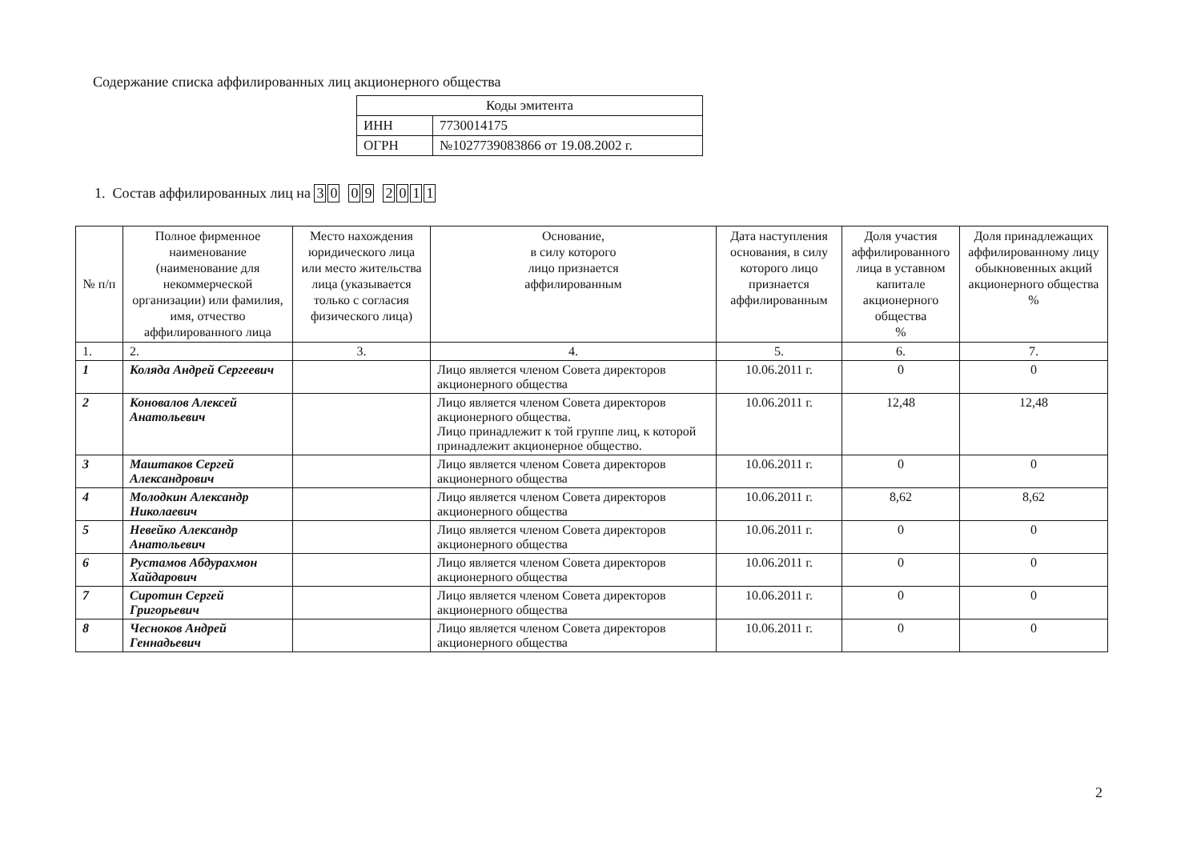Содержание списка аффилированных лиц акционерного общества
| Коды эмитента | |
| ИНН | 7730014175 |
| ОГРН | №1027739083866 от 19.08.2002 г. |
1. Состав аффилированных лиц на 30 09 2011
| № п/п | Полное фирменное наименование (наименование для некоммерческой организации) или фамилия, имя, отчество аффилированного лица | Место нахождения юридического лица или место жительства лица (указывается только с согласия физического лица) | Основание, в силу которого лицо признается аффилированным | Дата наступления основания, в силу которого лицо признается аффилированным | Доля участия аффилированного лица в уставном капитале акционерного общества % | Доля принадлежащих аффилированному лицу обыкновенных акций акционерного общества % |
| --- | --- | --- | --- | --- | --- | --- |
| 1. | 2. | 3. | 4. | 5. | 6. | 7. |
| 1 | Коляда Андрей Сергеевич | | Лицо является членом Совета директоров акционерного общества | 10.06.2011 г. | 0 | 0 |
| 2 | Коновалов Алексей Анатольевич | | Лицо является членом Совета директоров акционерного общества. Лицо принадлежит к той группе лиц, к которой принадлежит акционерное общество. | 10.06.2011 г. | 12,48 | 12,48 |
| 3 | Маштаков Сергей Александрович | | Лицо является членом Совета директоров акционерного общества | 10.06.2011 г. | 0 | 0 |
| 4 | Молодкин Александр Николаевич | | Лицо является членом Совета директоров акционерного общества | 10.06.2011 г. | 8,62 | 8,62 |
| 5 | Невейко Александр Анатольевич | | Лицо является членом Совета директоров акционерного общества | 10.06.2011 г. | 0 | 0 |
| 6 | Рустамов Абдурахмон Хайдарович | | Лицо является членом Совета директоров акционерного общества | 10.06.2011 г. | 0 | 0 |
| 7 | Сиротин Сергей Григорьевич | | Лицо является членом Совета директоров акционерного общества | 10.06.2011 г. | 0 | 0 |
| 8 | Чесноков Андрей Геннадьевич | | Лицо является членом Совета директоров акционерного общества | 10.06.2011 г. | 0 | 0 |
2